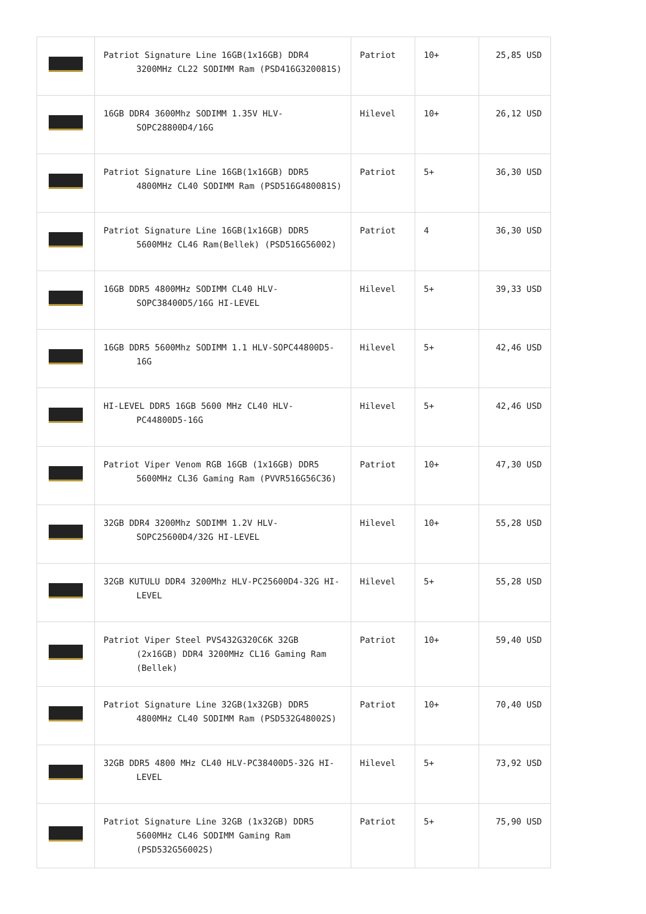| | Patriot Signature Line 16GB(1x16GB) DDR4 3200MHz CL22 SODIMM Ram (PSD416G320081S) | Patriot | 10+ | 25,85 USD |
| | 16GB DDR4 3600Mhz SODIMM 1.35V HLV-SOPC28800D4/16G | Hilevel | 10+ | 26,12 USD |
| | Patriot Signature Line 16GB(1x16GB) DDR5 4800MHz CL40 SODIMM Ram (PSD516G480081S) | Patriot | 5+ | 36,30 USD |
| | Patriot Signature Line 16GB(1x16GB) DDR5 5600MHz CL46 Ram(Bellek) (PSD516G56002) | Patriot | 4 | 36,30 USD |
| | 16GB DDR5 4800MHz SODIMM CL40 HLV-SOPC38400D5/16G HI-LEVEL | Hilevel | 5+ | 39,33 USD |
| | 16GB DDR5 5600Mhz SODIMM 1.1 HLV-SOPC44800D5-16G | Hilevel | 5+ | 42,46 USD |
| | HI-LEVEL DDR5 16GB 5600 MHz CL40 HLV-PC44800D5-16G | Hilevel | 5+ | 42,46 USD |
| | Patriot Viper Venom RGB 16GB (1x16GB) DDR5 5600MHz CL36 Gaming Ram (PVVR516G56C36) | Patriot | 10+ | 47,30 USD |
| | 32GB DDR4 3200Mhz SODIMM 1.2V HLV-SOPC25600D4/32G HI-LEVEL | Hilevel | 10+ | 55,28 USD |
| | 32GB KUTULU DDR4 3200Mhz HLV-PC25600D4-32G HI-LEVEL | Hilevel | 5+ | 55,28 USD |
| | Patriot Viper Steel PVS432G320C6K 32GB (2x16GB) DDR4 3200MHz CL16 Gaming Ram (Bellek) | Patriot | 10+ | 59,40 USD |
| | Patriot Signature Line 32GB(1x32GB) DDR5 4800MHz CL40 SODIMM Ram (PSD532G48002S) | Patriot | 10+ | 70,40 USD |
| | 32GB DDR5 4800 MHz CL40 HLV-PC38400D5-32G HI-LEVEL | Hilevel | 5+ | 73,92 USD |
| | Patriot Signature Line 32GB (1x32GB) DDR5 5600MHz CL46 SODIMM Gaming Ram (PSD532G56002S) | Patriot | 5+ | 75,90 USD |